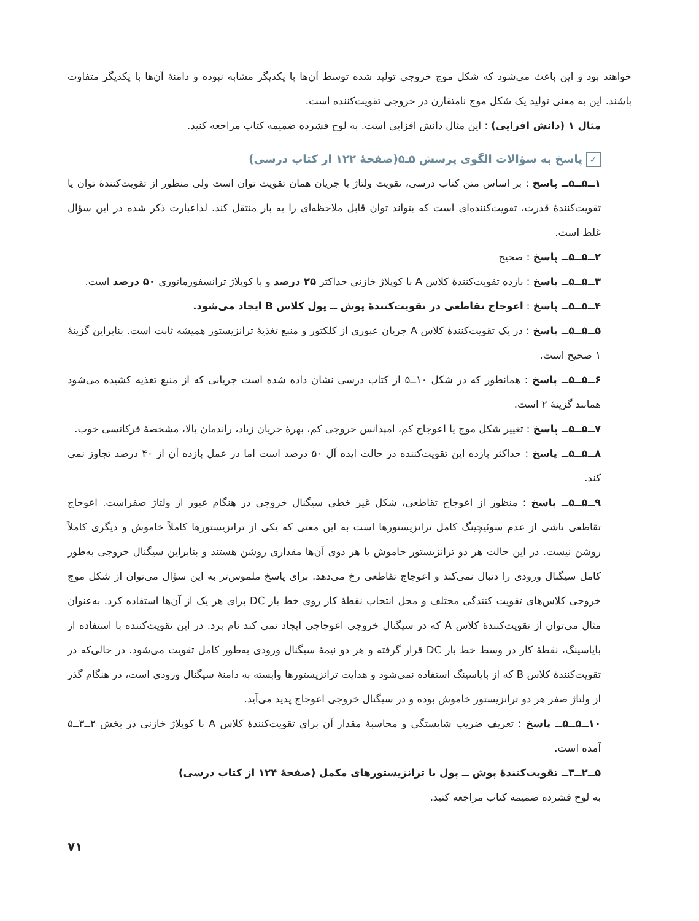خواهند بود و این باعث می‌شود که شکل موج خروجی تولید شده توسط آن‌ها با یکدیگر مشابه نبوده و دامنهٔ آن‌ها با یکدیگر متفاوت باشند. این به معنی تولید یک شکل موج نامتقارن در خروجی تقویت‌کننده است.
مثال ۱ (دانش افزایی) : این مثال دانش افزایی است. به لوح فشرده ضمیمه کتاب مراجعه کنید.
✓ پاسخ به سؤالات الگوی پرسش ۵ـ۵(صفحهٔ ۱۲۲ از کتاب درسی)
۱ــ۵ــ۵ــ پاسخ : بر اساس متن کتاب درسی، تقویت ولتاژ یا جریان همان تقویت توان است ولی منظور از تقویت‌کنندهٔ توان یا تقویت‌کنندهٔ قدرت، تقویت‌کننده‌ای است که بتواند توان قابل ملاحظه‌ای را به بار منتقل کند. لذاعبارت ذکر شده در این سؤال غلط است.
۲ــ۵ــ۵ــ پاسخ : صحیح
۳ــ۵ــ۵ــ پاسخ : بازده تقویت‌کنندهٔ کلاس A با کوپلاژ خازنی حداکثر ۲۵ درصد و با کوپلاژ ترانسفورماتوری ۵۰ درصد است.
۴ــ۵ــ۵ــ پاسخ : اعوجاج تقاطعی در تقویت‌کنندهٔ پوش ــ پول کلاس B ایجاد می‌شود.
۵ــ۵ــ۵ــ پاسخ : در یک تقویت‌کنندهٔ کلاس A جریان عبوری از کلکتور و منبع تغذیهٔ ترانزیستور همیشه ثابت است. بنابراین گزینهٔ ۱ صحیح است.
۶ــ۵ــ۵ــ پاسخ : همانطور که در شکل ۱۰ــ۵ از کتاب درسی نشان داده شده است جریانی که از منبع تغذیه کشیده می‌شود همانند گزینهٔ ۲ است.
۷ــ۵ــ۵ــ پاسخ : تغییر شکل موج یا اعوجاج کم، امپدانس خروجی کم، بهرهٔ جریان زیاد، راندمان بالا، مشخصهٔ فرکانسی خوب.
۸ــ۵ــ۵ــ پاسخ : حداکثر بازده این تقویت‌کننده در حالت ایده آل ۵۰ درصد است اما در عمل بازده آن از ۴۰ درصد تجاوز نمی کند.
۹ــ۵ــ۵ــ پاسخ : منظور از اعوجاج تقاطعی، شکل غیر خطی سیگنال خروجی در هنگام عبور از ولتاژ صفراست. اعوجاج تقاطعی ناشی از عدم سوئیچینگ کامل ترانزیستورها است به این معنی که یکی از ترانزیستورها کاملاً خاموش و دیگری کاملاً روشن نیست. در این حالت هر دو ترانزیستور خاموش یا هر دوی آن‌ها مقداری روشن هستند و بنابراین سیگنال خروجی به‌طور کامل سیگنال ورودی را دنبال نمی‌کند و اعوجاج تقاطعی رخ می‌دهد. برای پاسخ ملموس‌تر به این سؤال می‌توان از شکل موج خروجی کلاس‌های تقویت کنندگی مختلف و محل انتخاب نقطهٔ کار روی خط بار DC برای هر یک از آن‌ها استفاده کرد. به‌عنوان مثال می‌توان از تقویت‌کنندهٔ کلاس A که در سیگنال خروجی اعوجاجی ایجاد نمی کند نام برد. در این تقویت‌کننده با استفاده از بایاسینگ، نقطهٔ کار در وسط خط بار DC قرار گرفته و هر دو نیمهٔ سیگنال ورودی به‌طور کامل تقویت می‌شود. در حالی‌که در تقویت‌کنندهٔ کلاس B که از بایاسینگ استفاده نمی‌شود و هدایت ترانزیستورها وابسته به دامنهٔ سیگنال ورودی است، در هنگام گذر از ولتاژ صفر هر دو ترانزیستور خاموش بوده و در سیگنال خروجی اعوجاج پدید می‌آید.
۱۰ــ۵ــ۵ــ پاسخ : تعریف ضریب شایستگی و محاسبهٔ مقدار آن برای تقویت‌کنندهٔ کلاس A با کوپلاژ خازنی در بخش ۲ــ۳ــ۵ آمده است.
۵ــ۲ــ۳ــ تقویت‌کنندهٔ پوش ــ پول با ترانزیستورهای مکمل (صفحهٔ ۱۲۴ از کتاب درسی)
به لوح فشرده ضمیمه کتاب مراجعه کنید.
۷۱